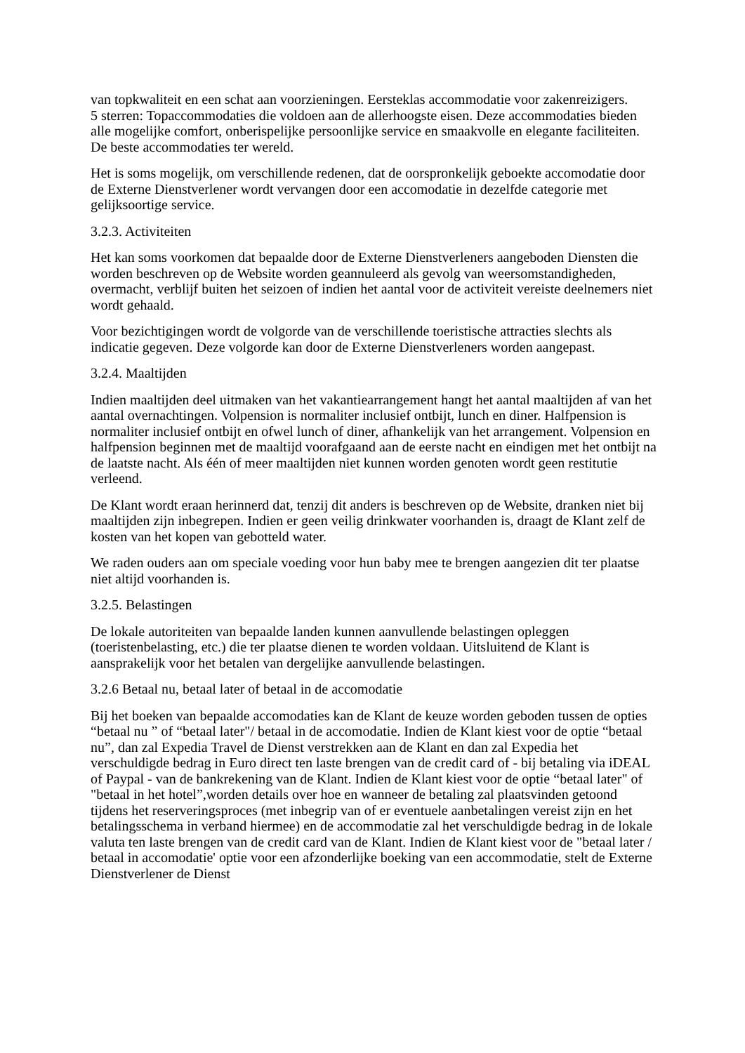van topkwaliteit en een schat aan voorzieningen. Eersteklas accommodatie voor zakenreizigers.
5 sterren: Topaccommodaties die voldoen aan de allerhoogste eisen. Deze accommodaties bieden alle mogelijke comfort, onberispelijke persoonlijke service en smaakvolle en elegante faciliteiten. De beste accommodaties ter wereld.
Het is soms mogelijk, om verschillende redenen, dat de oorspronkelijk geboekte accomodatie door de Externe Dienstverlener wordt vervangen door een accomodatie in dezelfde categorie met gelijksoortige service.
3.2.3. Activiteiten
Het kan soms voorkomen dat bepaalde door de Externe Dienstverleners aangeboden Diensten die worden beschreven op de Website worden geannuleerd als gevolg van weersomstandigheden, overmacht, verblijf buiten het seizoen of indien het aantal voor de activiteit vereiste deelnemers niet wordt gehaald.
Voor bezichtigingen wordt de volgorde van de verschillende toeristische attracties slechts als indicatie gegeven. Deze volgorde kan door de Externe Dienstverleners worden aangepast.
3.2.4. Maaltijden
Indien maaltijden deel uitmaken van het vakantiearrangement hangt het aantal maaltijden af van het aantal overnachtingen. Volpension is normaliter inclusief ontbijt, lunch en diner. Halfpension is normaliter inclusief ontbijt en ofwel lunch of diner, afhankelijk van het arrangement. Volpension en halfpension beginnen met de maaltijd voorafgaand aan de eerste nacht en eindigen met het ontbijt na de laatste nacht. Als één of meer maaltijden niet kunnen worden genoten wordt geen restitutie verleend.
De Klant wordt eraan herinnerd dat, tenzij dit anders is beschreven op de Website, dranken niet bij maaltijden zijn inbegrepen. Indien er geen veilig drinkwater voorhanden is, draagt de Klant zelf de kosten van het kopen van gebotteld water.
We raden ouders aan om speciale voeding voor hun baby mee te brengen aangezien dit ter plaatse niet altijd voorhanden is.
3.2.5. Belastingen
De lokale autoriteiten van bepaalde landen kunnen aanvullende belastingen opleggen (toeristenbelasting, etc.) die ter plaatse dienen te worden voldaan. Uitsluitend de Klant is aansprakelijk voor het betalen van dergelijke aanvullende belastingen.
3.2.6 Betaal nu, betaal later of betaal in de accomodatie
Bij het boeken van bepaalde accomodaties kan de Klant de keuze worden geboden tussen de opties “betaal nu ” of “betaal later"/ betaal in de accomodatie. Indien de Klant kiest voor de optie “betaal nu”, dan zal Expedia Travel de Dienst verstrekken aan de Klant en dan zal Expedia het verschuldigde bedrag in Euro direct ten laste brengen van de credit card of - bij betaling via iDEAL of Paypal - van de bankrekening van de Klant. Indien de Klant kiest voor de optie “betaal later" of "betaal in het hotel”,worden details over hoe en wanneer de betaling zal plaatsvinden getoond tijdens het reserveringsproces (met inbegrip van of er eventuele aanbetalingen vereist zijn en het betalingsschema in verband hiermee) en de accommodatie zal het verschuldigde bedrag in de lokale valuta ten laste brengen van de credit card van de Klant. Indien de Klant kiest voor de "betaal later / betaal in accomodatie' optie voor een afzonderlijke boeking van een accommodatie, stelt de Externe Dienstverlener de Dienst